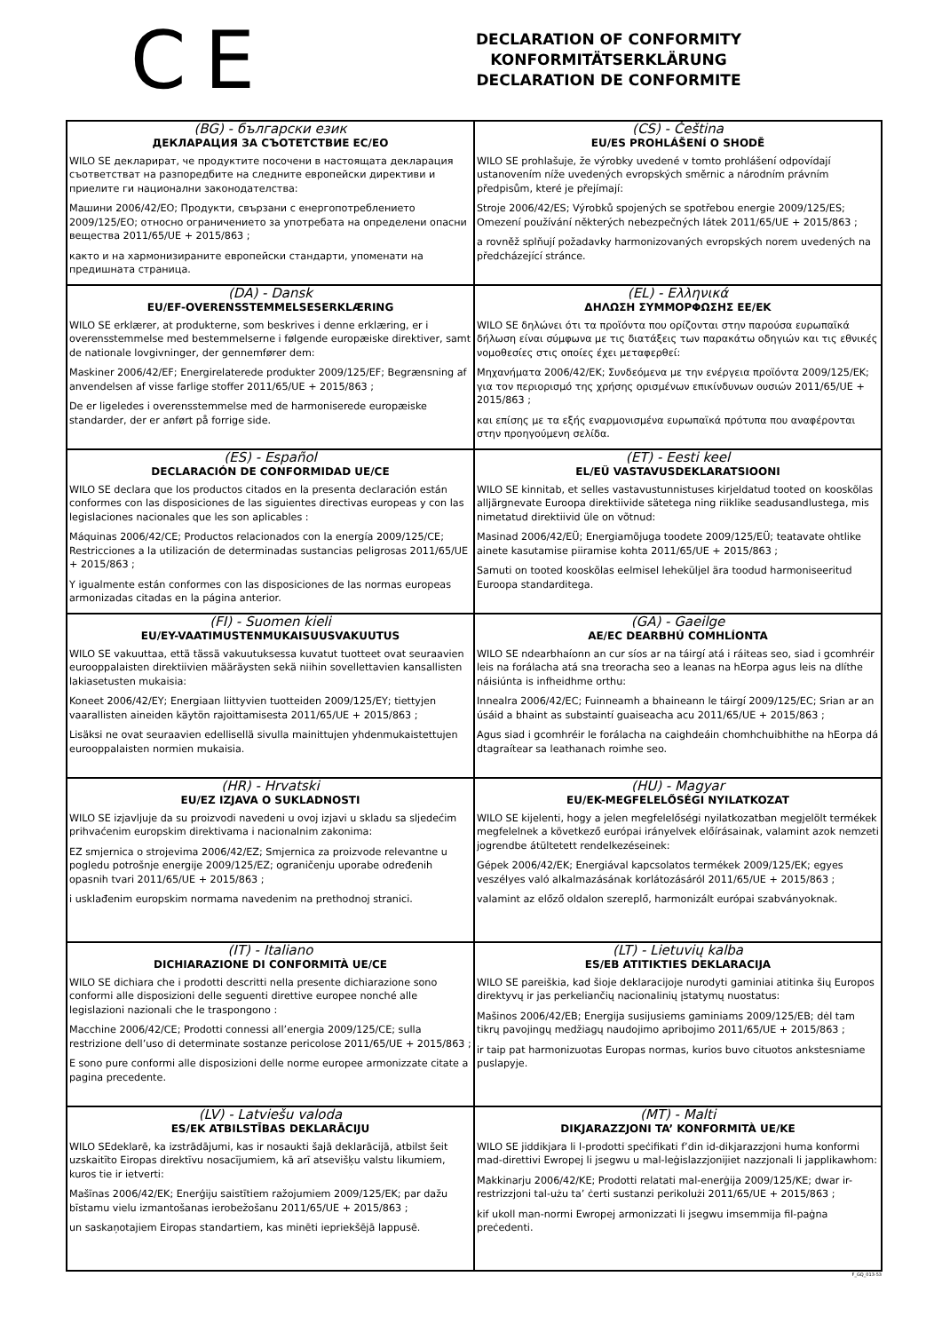C E
DECLARATION OF CONFORMITY
KONFORMITÄTSERKLÄRUNG
DECLARATION DE CONFORMITE
| (BG) - български език ДЕКЛАРАЦИЯ ЗА СЪОТЕТСТВИЕ ЕС/ЕО WILO SE декларират, че продуктите посочени в настоящата декларация съответстват на разпоредбите на следните европейски директиви и приелите ги национални законодателства: Машини 2006/42/EO; Продукти, свързани с енергопотреблението 2009/125/EO; относно ограничението за употребата на определени опасни вещества 2011/65/UE + 2015/863 ; както и на хармонизираните европейски стандарти, упоменати на предишната страница. | (CS) - Čeština EU/ES PROHLÁŠENÍ O SHODĚ WILO SE prohlašuje, že výrobky uvedené v tomto prohlášení odpovídají ustanovením níže uvedených evropských směrnic a národním právním předpisům, které je přejímají: Stroje 2006/42/ES; Výrobků spojených se spotřebou energie 2009/125/ES; Omezení používání některých nebezpečných látek 2011/65/UE + 2015/863 ; a rovněž splňují požadavky harmonizovaných evropských norem uvedených na předcházející stránce. |
| (DA) - Dansk EU/EF-OVERENSSTEMMELSESERKLÆRING WILO SE erklærer, at produkterne, som beskrives i denne erklæring, er i overensstemmelse med bestemmelserne i følgende europæiske direktiver, samt de nationale lovgivninger, der gennemfører dem: Maskiner 2006/42/EF; Energirelaterede produkter 2009/125/EF; Begrænsning af anvendelsen af visse farlige stoffer 2011/65/UE + 2015/863 ; De er ligeledes i overensstemmelse med de harmoniserede europæiske standarder, der er anført på forrige side. | (EL) - Ελληνικά ΔΗΛΩΣΗ ΣΥΜΜΟΡΦΩΣΗΣ ΕΕ/ΕΚ WILO SE δηλώνει ότι τα προϊόντα που ορίζονται στην παρούσα ευρωπαϊκά δήλωση είναι σύμφωνα με τις διατάξεις των παρακάτω οδηγιών και τις εθνικές νομοθεσίες στις οποίες έχει μεταφερθεί: Μηχανήματα 2006/42/ΕΚ; Συνδεόμενα με την ενέργεια προϊόντα 2009/125/ΕΚ; για τον περιορισμό της χρήσης ορισμένων επικίνδυνων ουσιών 2011/65/UE + 2015/863 ; και επίσης με τα εξής εναρμονισμένα ευρωπαϊκά πρότυπα που αναφέρονται στην προηγούμενη σελίδα. |
| (ES) - Español DECLARACIÓN DE CONFORMIDAD UE/CE WILO SE declara que los productos citados en la presenta declaración están conformes con las disposiciones de las siguientes directivas europeas y con las legislaciones nacionales que les son aplicables : Máquinas 2006/42/CE; Productos relacionados con la energía 2009/125/CE; Restricciones a la utilización de determinadas sustancias peligrosas 2011/65/UE + 2015/863 ; Y igualmente están conformes con las disposiciones de las normas europeas armonizadas citadas en la página anterior. | (ET) - Eesti keel EL/EÜ VASTAVUSDEKLARATSIOONI WILO SE kinnitab, et selles vastavustunnistuses kirjeldatud tooted on kooskõlas alljärgnevate Euroopa direktiivide sätetega ning riiklike seadusandlustega, mis nimetatud direktiivid üle on võtnud: Masinad 2006/42/EÜ; Energiamõjuga toodete 2009/125/EÜ; teatavate ohtlike ainete kasutamise piiramise kohta 2011/65/UE + 2015/863 ; Samuti on tooted kooskõlas eelmisel leheküljel ära toodud harmoniseeritud Euroopa standarditega. |
| (FI) - Suomen kieli EU/EY-VAATIMUSTENMUKAISUUSVAKUUTUS WILO SE vakuuttaa, että tässä vakuutuksessa kuvatut tuotteet ovat seuraavien eurooppalaisten direktiivien määräysten sekä niihin sovellettavien kansallisten lakiasetusten mukaisia: Koneet 2006/42/EY; Energiaan liittyvien tuotteiden 2009/125/EY; tiettyjen vaarallisten aineiden käytön rajoittamisesta 2011/65/UE + 2015/863 ; Lisäksi ne ovat seuraavien edellisellä sivulla mainittujen yhdenmukaistettujen eurooppalaisten normien mukaisia. | (GA) - Gaeilge AE/EC DEARBHÚ COMHLÍONTA WILO SE ndearbhaíonn an cur síos ar na táirgí atá i ráiteas seo, siad i gcomhréir leis na forálacha atá sna treoracha seo a leanas na hEorpa agus leis na dlíthe náisiúnta is infheidhme orthu: Innealra 2006/42/EC; Fuinneamh a bhaineann le táirgí 2009/125/EC; Srian ar an úsáid a bhaint as substaintí guaiseacha acu 2011/65/UE + 2015/863 ; Agus siad i gcomhréir le forálacha na caighdeáin chomhchuibhithe na hEorpa dá dtagraítear sa leathanach roimhe seo. |
| (HR) - Hrvatski EU/EZ IZJAVA O SUKLADNOSTI WILO SE izjavljuje da su proizvodi navedeni u ovoj izjavi u skladu sa sljedećim prihvaćenim europskim direktivama i nacionalnim zakonima: EZ smjernica o strojevima 2006/42/EZ; Smjernica za proizvode relevantne u pogledu potrošnje energije 2009/125/EZ; ograničenju uporabe određenih opasnih tvari 2011/65/UE + 2015/863 ; i usklađenim europskim normama navedenim na prethodnoj stranici. | (HU) - Magyar EU/EK-MEGFELELŐSÉGI NYILATKOZAT WILO SE kijelenti, hogy a jelen megfelelőségi nyilatkozatban megjelölt termékek megfelelnek a következő európai irányelvek előírásainak, valamint azok nemzeti jogrendbe átültetett rendelkezéseinek: Gépek 2006/42/EK; Energiával kapcsolatos termékek 2009/125/EK; egyes veszélyes való alkalmazásának korlátozásáról 2011/65/UE + 2015/863 ; valamint az előző oldalon szereplő, harmonizált európai szabványoknak. |
| (IT) - Italiano DICHIARAZIONE DI CONFORMITÀ UE/CE WILO SE dichiara che i prodotti descritti nella presente dichiarazione sono conformi alle disposizioni delle seguenti direttive europee nonché alle legislazioni nazionali che le traspongono : Macchine 2006/42/CE; Prodotti connessi all’energia 2009/125/CE; sulla restrizione dell’uso di determinate sostanze pericolose 2011/65/UE + 2015/863 ; E sono pure conformi alle disposizioni delle norme europee armonizzate citate a pagina precedente. | (LT) - Lietuvių kalba ES/EB ATITIKTIES DEKLARACIJA WILO SE pareiškia, kad šioje deklaracijoje nurodyti gaminiai atitinka šių Europos direktyvų ir jas perkeliančių nacionalinių įstatymų nuostatus: Mašinos 2006/42/EB; Energija susijusiems gaminiams 2009/125/EB; dėl tam tikrų pavojingų medžiagų naudojimo apribojimo 2011/65/UE + 2015/863 ; ir taip pat harmonizuotas Europas normas, kurios buvo cituotos ankstesniame puslapyje. |
| (LV) - Latviešu valoda ES/EK ATBILSTĪBAS DEKLARĀCIJU WILO SEdeklarē, ka izstrādājumi, kas ir nosaukti šajā deklarācijā, atbilst šeit uzskaitīto Eiropas direktīvu nosacījumiem, kā arī atsevišķu valstu likumiem, kuros tie ir ietverti: Mašīnas 2006/42/EK; Enerģiju saistītiem ražojumiem 2009/125/EK; par dažu bīstamu vielu izmantošanas ierobežošanu 2011/65/UE + 2015/863 ; un saskaņotajiem Eiropas standartiem, kas minēti iepriekšējā lappusē. | (MT) - Malti DIKJARAZZJONI TA’ KONFORMITÀ UE/KE WILO SE jiddikjara li l-prodotti speċifikati f’din id-dikjarazzjoni huma konformi mad-direttivi Ewropej li jsegwu u mal-leġislazzjonijiet nazzjonali li japplikawhom: Makkinarju 2006/42/KE; Prodotti relatati mal-enerġija 2009/125/KE; dwar ir-restrizzjoni tal-użu ta’ ċerti sustanzi perikolużi 2011/65/UE + 2015/863 ; kif ukoll man-normi Ewropej armonizzati li jsegwu imsemmija fil-paġna preċedenti. |
F_GQ_013-53